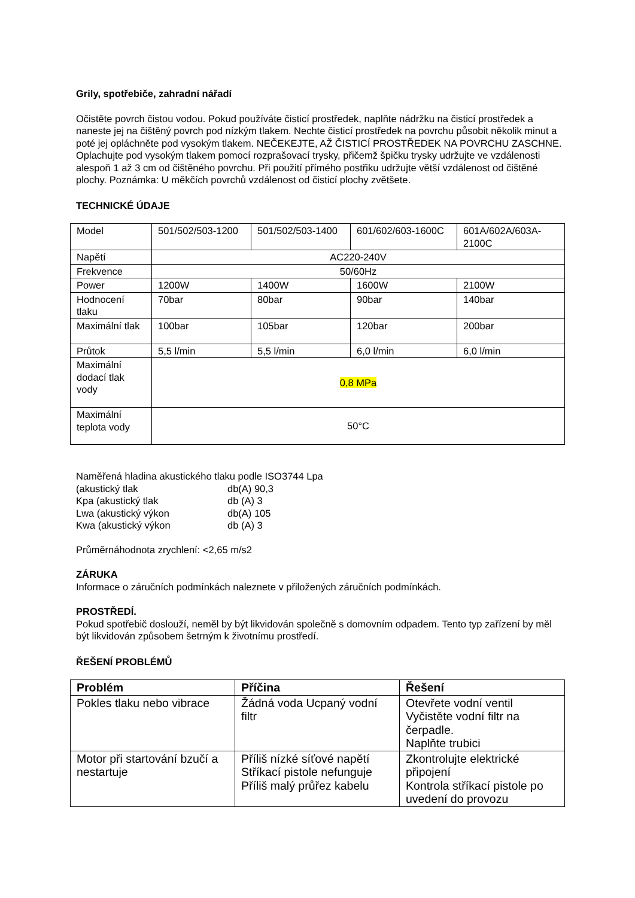Grily, spotřebiče, zahradní nářadí
Očistěte povrch čistou vodou. Pokud používáte čisticí prostředek, naplňte nádržku na čisticí prostředek a naneste jej na čištěný povrch pod nízkým tlakem. Nechte čisticí prostředek na povrchu působit několik minut a poté jej opláchněte pod vysokým tlakem. NEČEKEJTE, AŽ ČISTICÍ PROSTŘEDEK NA POVRCHU ZASCHNE. Oplachujte pod vysokým tlakem pomocí rozprašovací trysky, přičemž špičku trysky udržujte ve vzdálenosti alespoň 1 až 3 cm od čištěného povrchu. Při použití přímého postřiku udržujte větší vzdálenost od čištěné plochy. Poznámka: U měkčích povrchů vzdálenost od čisticí plochy zvětšete.
TECHNICKÉ ÚDAJE
| Model | 501/502/503-1200 | 501/502/503-1400 | 601/602/603-1600C | 601A/602A/603A-2100C |
| Napětí | AC220-240V | | | |
| Frekvence | 50/60Hz | | | |
| Power | 1200W | 1400W | 1600W | 2100W |
| Hodnocení tlaku | 70bar | 80bar | 90bar | 140bar |
| Maximální tlak | 100bar | 105bar | 120bar | 200bar |
| Průtok | 5,5 l/min | 5,5 l/min | 6,0 l/min | 6,0 l/min |
| Maximální dodací tlak vody | 0,8 MPa | | | |
| Maximální teplota vody | 50°C | | | |
Naměřená hladina akustického tlaku podle ISO3744 Lpa
| (akustický tlak | db(A) 90,3 |
| Kpa (akustický tlak | db (A) 3 |
| Lwa (akustický výkon | db(A) 105 |
| Kwa (akustický výkon | db (A) 3 |
Průměrnáhodnota zrychlení: <2,65 m/s2
ZÁRUKA
Informace o záručních podmínkách naleznete v přiložených záručních podmínkách.
PROSTŘEDÍ.
Pokud spotřebič doslouží, neměl by být likvidován společně s domovním odpadem. Tento typ zařízení by měl být likvidován způsobem šetrným k životnímu prostředí.
ŘEŠENÍ PROBLÉMŮ
| Problém | Příčina | Řešení |
| --- | --- | --- |
| Pokles tlaku nebo vibrace | Žádná voda Ucpaný vodní filtr | Otevřete vodní ventil Vyčistěte vodní filtr na čerpadle. Naplňte trubici |
| Motor při startování bzučí a nestartuje | Příliš nízké síťové napětí Stříkací pistole nefunguje Příliš malý průřez kabelu | Zkontrolujte elektrické připojení Kontrola stříkací pistole po uvedení do provozu |